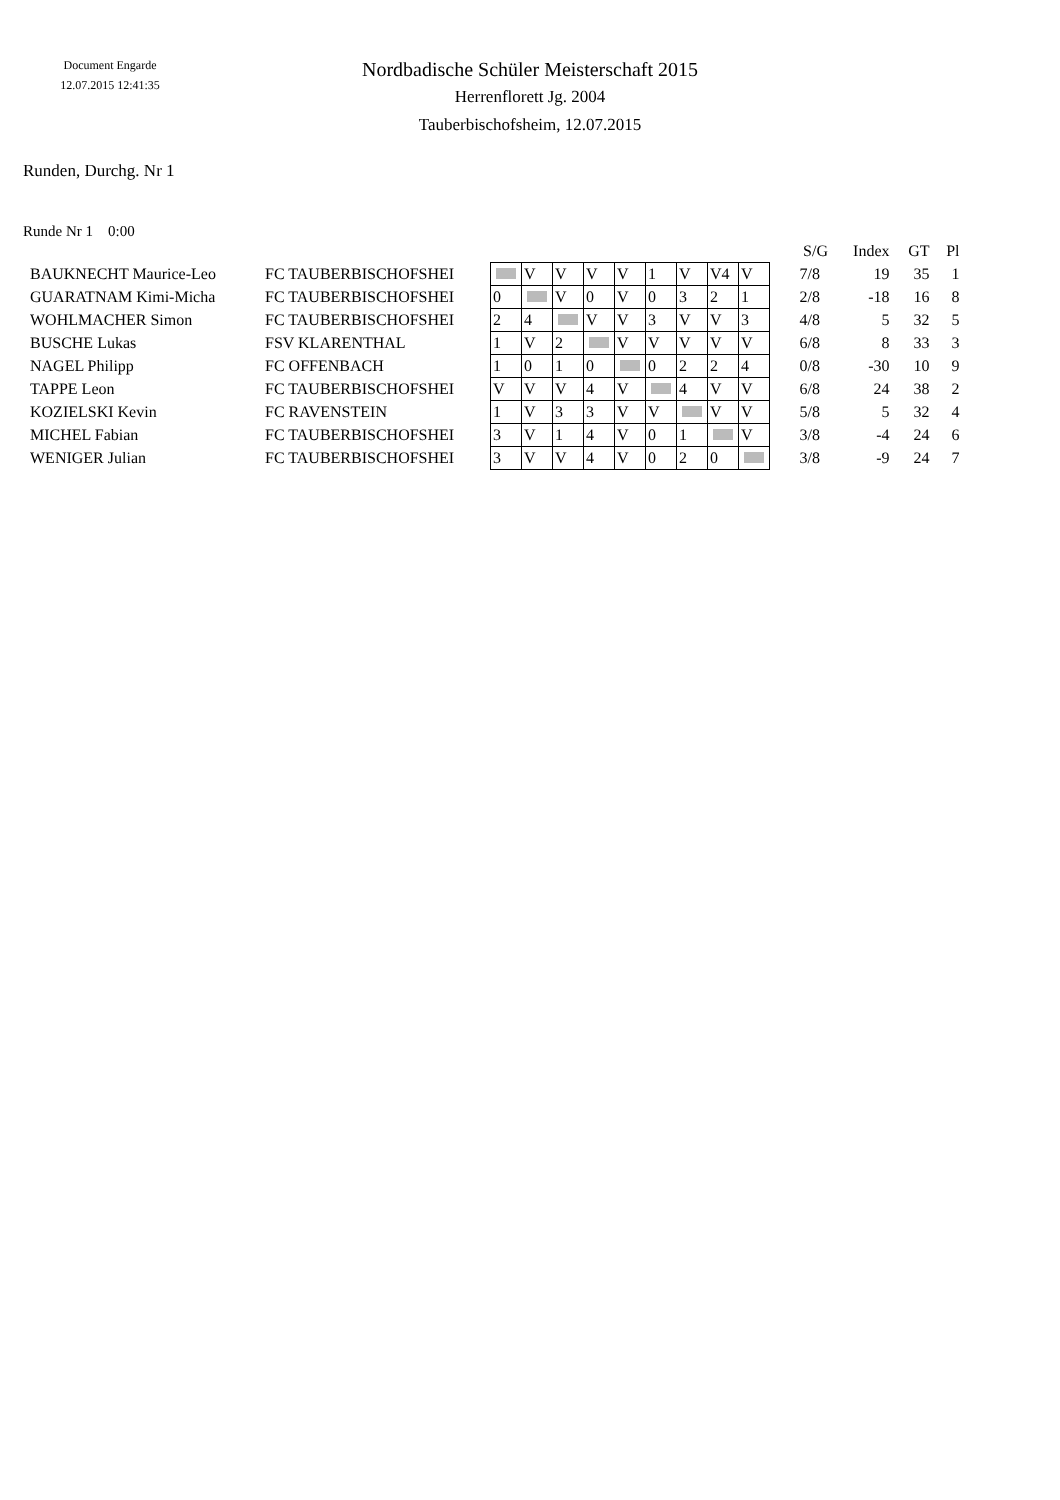Document Engarde
12.07.2015 12:41:35
Nordbadische Schüler Meisterschaft 2015
Herrenflorett Jg. 2004
Tauberbischofsheim, 12.07.2015
Runden, Durchg. Nr 1
Runde Nr 1 0:00
| | | | | | | | | | | | | S/G | Index | GT | Pl |
| --- | --- | --- | --- | --- | --- | --- | --- | --- | --- | --- | --- | --- | --- | --- | --- |
| BAUKNECHT Maurice-Leo | FC TAUBERBISCHOFSHEI | | V | V | V | V | 1 | V | V4 | V | | 7/8 | 19 | 35 | 1 |
| GUARATNAM Kimi-Micha | FC TAUBERBISCHOFSHEI | 0 | | V | 0 | V | 0 | 3 | 2 | 1 | | 2/8 | -18 | 16 | 8 |
| WOHLMACHER Simon | FC TAUBERBISCHOFSHEI | 2 | 4 | | V | V | 3 | V | V | 3 | | 4/8 | 5 | 32 | 5 |
| BUSCHE Lukas | FSV KLARENTHAL | 1 | V | 2 | | V | V | V | V | V | | 6/8 | 8 | 33 | 3 |
| NAGEL Philipp | FC OFFENBACH | 1 | 0 | 1 | 0 | | 0 | 2 | 2 | 4 | | 0/8 | -30 | 10 | 9 |
| TAPPE Leon | FC TAUBERBISCHOFSHEI | V | V | V | 4 | V | | 4 | V | V | | 6/8 | 24 | 38 | 2 |
| KOZIELSKI Kevin | FC RAVENSTEIN | 1 | V | 3 | 3 | V | V | | V | V | | 5/8 | 5 | 32 | 4 |
| MICHEL Fabian | FC TAUBERBISCHOFSHEI | 3 | V | 1 | 4 | V | 0 | 1 | | V | | 3/8 | -4 | 24 | 6 |
| WENIGER Julian | FC TAUBERBISCHOFSHEI | 3 | V | V | 4 | V | 0 | 2 | 0 | | | 3/8 | -9 | 24 | 7 |